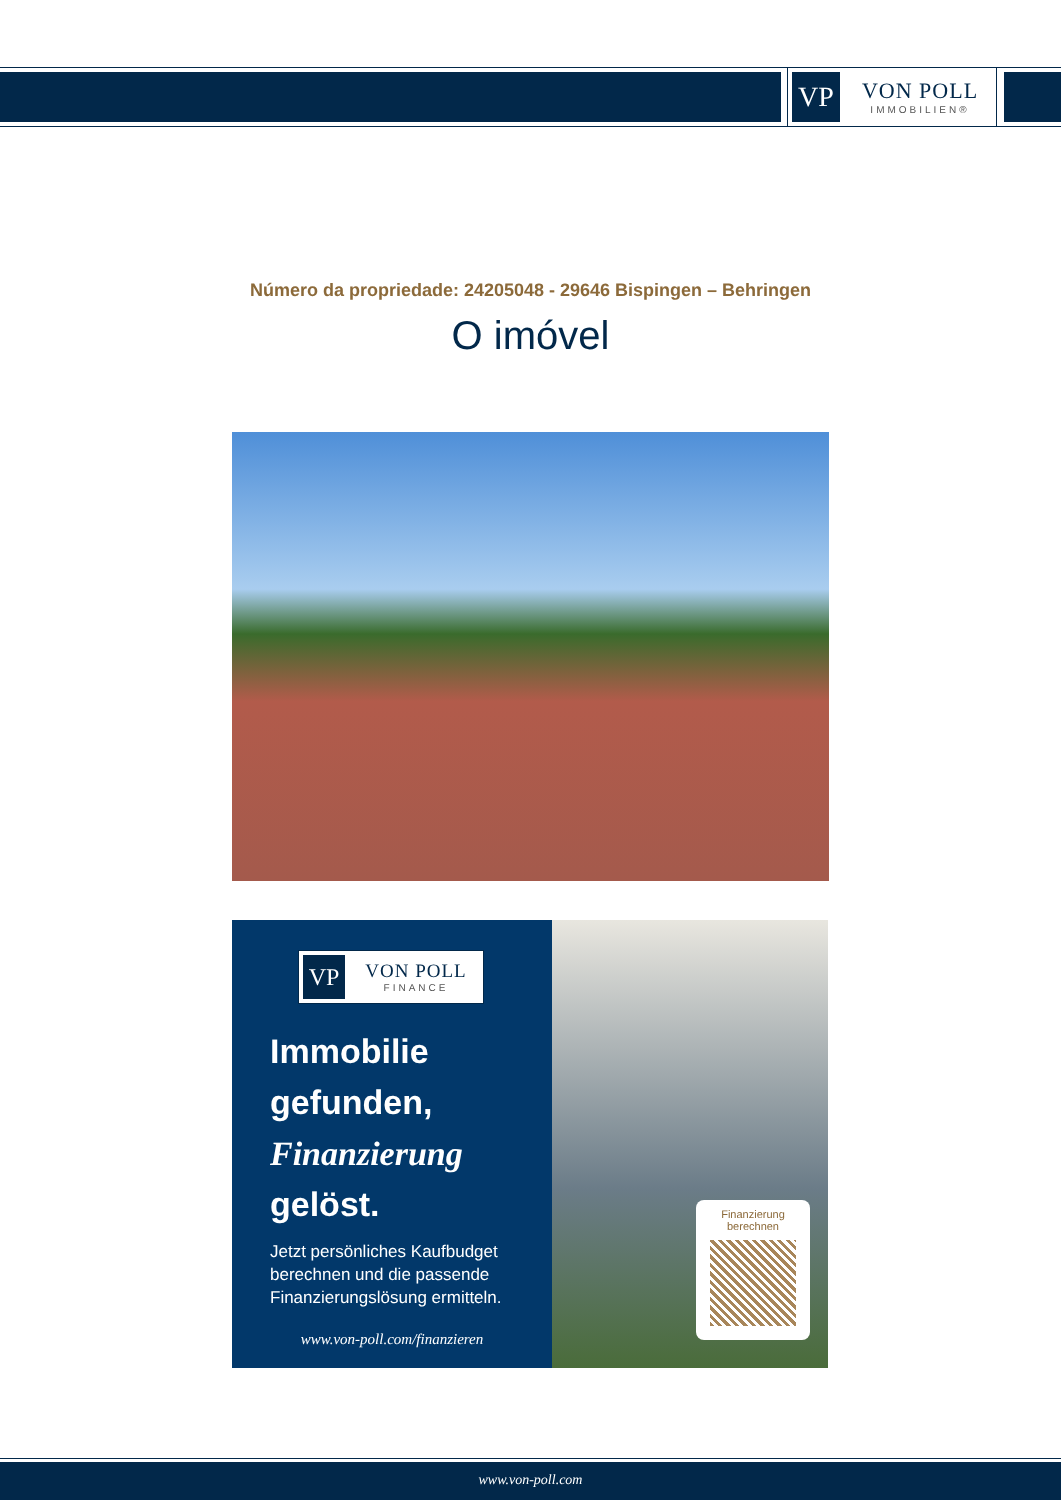VP
VON POLL
IMMOBILIEN®
Número da propriedade: 24205048 - 29646 Bispingen – Behringen
O imóvel
VP
VON POLL
FINANCE
Immobilie
gefunden,
Finanzierung
gelöst.
Jetzt persönliches Kaufbudget berechnen und die passende Finanzierungslösung ermitteln.
www.von-poll.com/finanzieren
Finanzierung
berechnen
www.von-poll.com